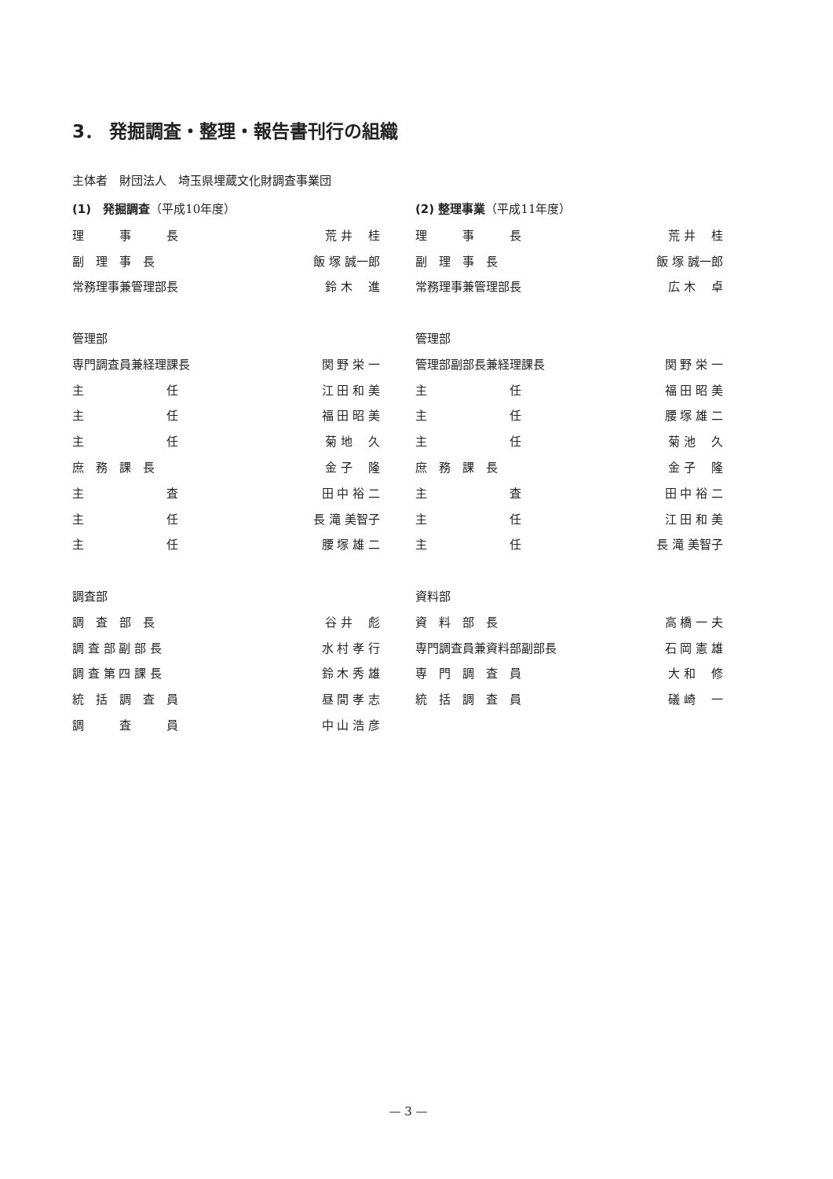3． 発掘調査・整理・報告書刊行の組織
主体者　財団法人　埼玉県埋蔵文化財調査事業団
(1)　発掘調査（平成10年度）
| 理 事 長 | 荒 井 桂 |
| 副 理 事 長 | 飯 塚 誠一郎 |
| 常務理事兼管理部長 | 鈴 木 進 |
| 管理部 | |
| 専門調査員兼経理課長 | 関 野 栄 一 |
| 主 任 | 江 田 和 美 |
| 主 任 | 福 田 昭 美 |
| 主 任 | 菊 地 久 |
| 庶 務 課 長 | 金 子 隆 |
| 主 査 | 田 中 裕 二 |
| 主 任 | 長 滝 美智子 |
| 主 任 | 腰 塚 雄 二 |
| 調査部 | |
| 調 査 部 長 | 谷 井 彪 |
| 調 査 部 副 部 長 | 水 村 孝 行 |
| 調 査 第 四 課 長 | 鈴 木 秀 雄 |
| 統 括 調 査 員 | 昼 間 孝 志 |
| 調 査 員 | 中 山 浩 彦 |
(2) 整理事業（平成11年度）
| 理 事 長 | 荒 井 桂 |
| 副 理 事 長 | 飯 塚 誠一郎 |
| 常務理事兼管理部長 | 広 木 卓 |
| 管理部 | |
| 管理部副部長兼経理課長 | 関 野 栄 一 |
| 主 任 | 福 田 昭 美 |
| 主 任 | 腰 塚 雄 二 |
| 主 任 | 菊 池 久 |
| 庶 務 課 長 | 金 子 隆 |
| 主 査 | 田 中 裕 二 |
| 主 任 | 江 田 和 美 |
| 主 任 | 長 滝 美智子 |
| 資料部 | |
| 資 料 部 長 | 高 橋 一 夫 |
| 専門調査員兼資料部副部長 | 石 岡 憲 雄 |
| 専 門 調 査 員 | 大 和 修 |
| 統 括 調 査 員 | 礒 崎 一 |
— 3 —